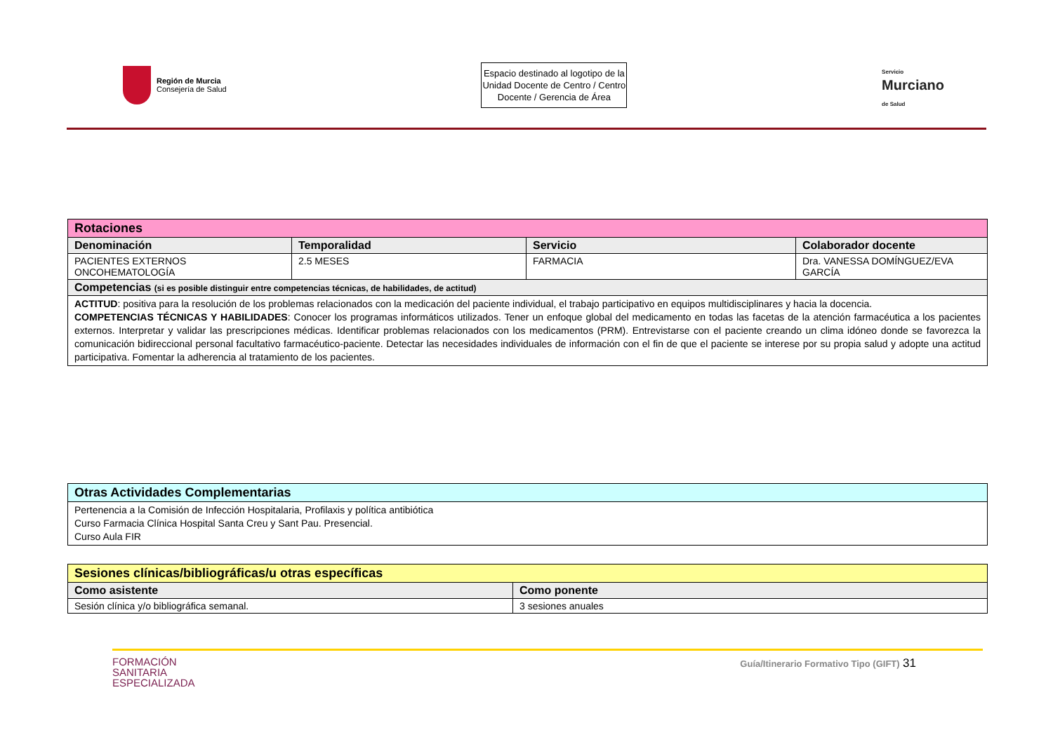Región de Murcia
Consejería de Salud
Espacio destinado al logotipo de la Unidad Docente de Centro / Centro Docente / Gerencia de Área
Servicio
Murciano
de Salud
| Rotaciones | | | |
| Denominación | Temporalidad | Servicio | Colaborador docente |
| PACIENTES EXTERNOS ONCOHEMATOLOGÍA | 2.5 MESES | FARMACIA | Dra. VANESSA DOMÍNGUEZ/EVA GARCÍA |
| Competencias (si es posible distinguir entre competencias técnicas, de habilidades, de actitud) | | | |
| ACTITUD : positiva para la resolución de los problemas relacionados con la medicación del paciente individual, el trabajo participativo en equipos multidisciplinares y hacia la docencia. COMPETENCIAS TÉCNICAS Y HABILIDADES : Conocer los programas informáticos utilizados. Tener un enfoque global del medicamento en todas las facetas de la atención farmacéutica a los pacientes externos. Interpretar y validar las prescripciones médicas. Identificar problemas relacionados con los medicamentos (PRM). Entrevistarse con el paciente creando un clima idóneo donde se favorezca la comunicación bidireccional personal facultativo farmacéutico-paciente. Detectar las necesidades individuales de información con el fin de que el paciente se interese por su propia salud y adopte una actitud participativa. Fomentar la adherencia al tratamiento de los pacientes. | | | |
| Otras Actividades Complementarias |
| Pertenencia a la Comisión de Infección Hospitalaria, Profilaxis y política antibiótica Curso Farmacia Clínica Hospital Santa Creu y Sant Pau. Presencial. Curso Aula FIR |
| Sesiones clínicas/bibliográficas/u otras específicas | |
| Como asistente | Como ponente |
| Sesión clínica y/o bibliográfica semanal. | 3 sesiones anuales |
FORMACIÓN
SANITARIA
ESPECIALIZADA
Guía/Itinerario Formativo Tipo (GIFT) 31